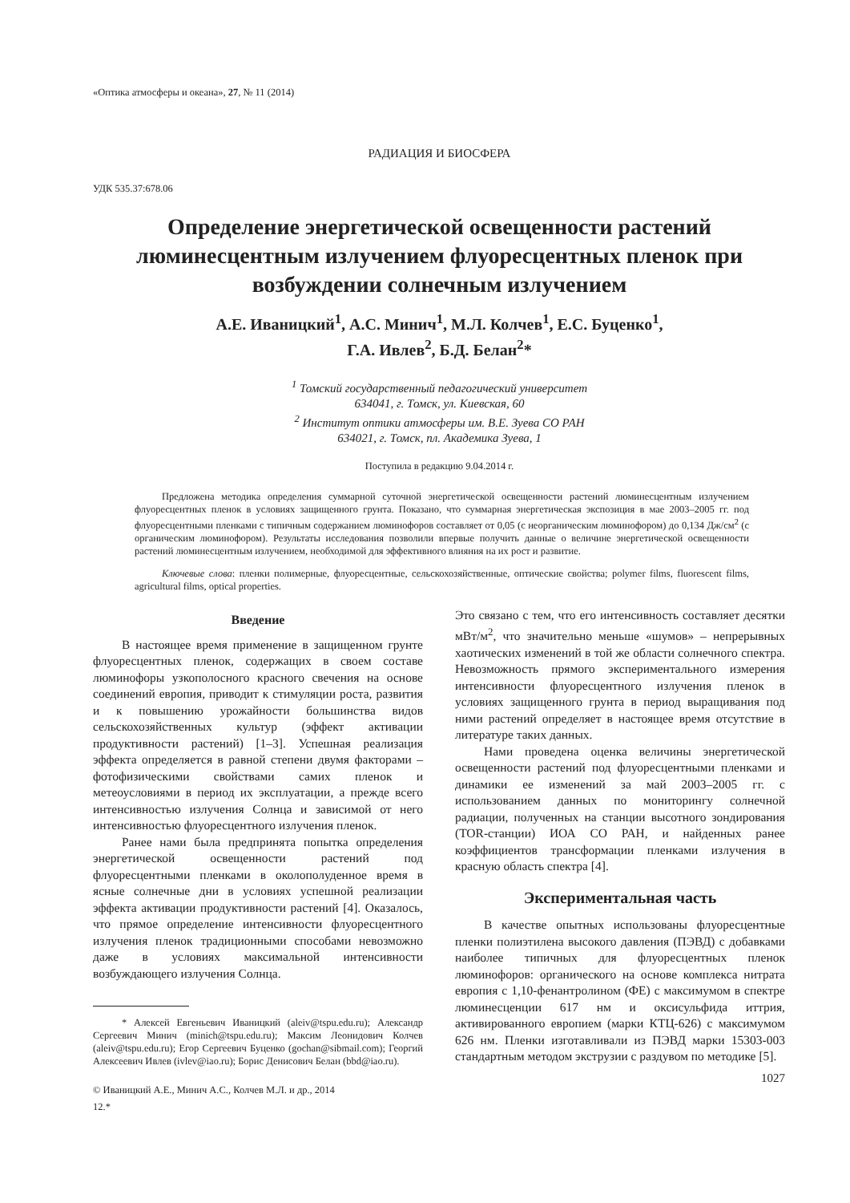«Оптика атмосферы и океана», 27, № 11 (2014)
РАДИАЦИЯ И БИОСФЕРА
УДК 535.37:678.06
Определение энергетической освещенности растений люминесцентным излучением флуоресцентных пленок при возбуждении солнечным излучением
А.Е. Иваницкий<sup>1</sup>, А.С. Минич<sup>1</sup>, М.Л. Колчев<sup>1</sup>, Е.С. Буценко<sup>1</sup>,
Г.А. Ивлев<sup>2</sup>, Б.Д. Белан<sup>2</sup>*
<sup>1</sup> Томский государственный педагогический университет
634041, г. Томск, ул. Киевская, 60
<sup>2</sup> Институт оптики атмосферы им. В.Е. Зуева СО РАН
634021, г. Томск, пл. Академика Зуева, 1
Поступила в редакцию 9.04.2014 г.
Предложена методика определения суммарной суточной энергетической освещенности растений люминесцентным излучением флуоресцентных пленок в условиях защищенного грунта. Показано, что суммарная энергетическая экспозиция в мае 2003–2005 гг. под флуоресцентными пленками с типичным содержанием люминофоров составляет от 0,05 (с неорганическим люминофором) до 0,134 Дж/см<sup>2</sup> (с органическим люминофором). Результаты исследования позволили впервые получить данные о величине энергетической освещенности растений люминесцентным излучением, необходимой для эффективного влияния на их рост и развитие.
Ключевые слова: пленки полимерные, флуоресцентные, сельскохозяйственные, оптические свойства; polymer films, fluorescent films, agricultural films, optical properties.
Введение
В настоящее время применение в защищенном грунте флуоресцентных пленок, содержащих в своем составе люминофоры узкополосного красного свечения на основе соединений европия, приводит к стимуляции роста, развития и к повышению урожайности большинства видов сельскохозяйственных культур (эффект активации продуктивности растений) [1–3]. Успешная реализация эффекта определяется в равной степени двумя факторами – фотофизическими свойствами самих пленок и метеоусловиями в период их эксплуатации, а прежде всего интенсивностью излучения Солнца и зависимой от него интенсивностью флуоресцентного излучения пленок.
Ранее нами была предпринята попытка определения энергетической освещенности растений под флуоресцентными пленками в околополуденное время в ясные солнечные дни в условиях успешной реализации эффекта активации продуктивности растений [4]. Оказалось, что прямое определение интенсивности флуоресцентного излучения пленок традиционными способами невозможно даже в условиях максимальной интенсивности возбуждающего излучения Солнца.
* Алексей Евгеньевич Иваницкий (aleiv@tspu.edu.ru); Александр Сергеевич Минич (minich@tspu.edu.ru); Максим Леонидович Колчев (aleiv@tspu.edu.ru); Егор Сергеевич Буценко (gochan@sibmail.com); Георгий Алексеевич Ивлев (ivlev@iao.ru); Борис Денисович Белан (bbd@iao.ru).
© Иваницкий А.Е., Минич А.С., Колчев М.Л. и др., 2014
12.*
Это связано с тем, что его интенсивность составляет десятки мВт/м<sup>2</sup>, что значительно меньше «шумов» – непрерывных хаотических изменений в той же области солнечного спектра. Невозможность прямого экспериментального измерения интенсивности флуоресцентного излучения пленок в условиях защищенного грунта в период выращивания под ними растений определяет в настоящее время отсутствие в литературе таких данных.
Нами проведена оценка величины энергетической освещенности растений под флуоресцентными пленками и динамики ее изменений за май 2003–2005 гг. с использованием данных по мониторингу солнечной радиации, полученных на станции высотного зондирования (TOR-станции) ИОА СО РАН, и найденных ранее коэффициентов трансформации пленками излучения в красную область спектра [4].
Экспериментальная часть
В качестве опытных использованы флуоресцентные пленки полиэтилена высокого давления (ПЭВД) с добавками наиболее типичных для флуоресцентных пленок люминофоров: органического на основе комплекса нитрата европия с 1,10-фенантролином (ФЕ) с максимумом в спектре люминесценции 617 нм и оксисульфида иттрия, активированного европием (марки КТЦ-626) с максимумом 626 нм. Пленки изготавливали из ПЭВД марки 15303-003 стандартным методом экструзии с раздувом по методике [5].
1027